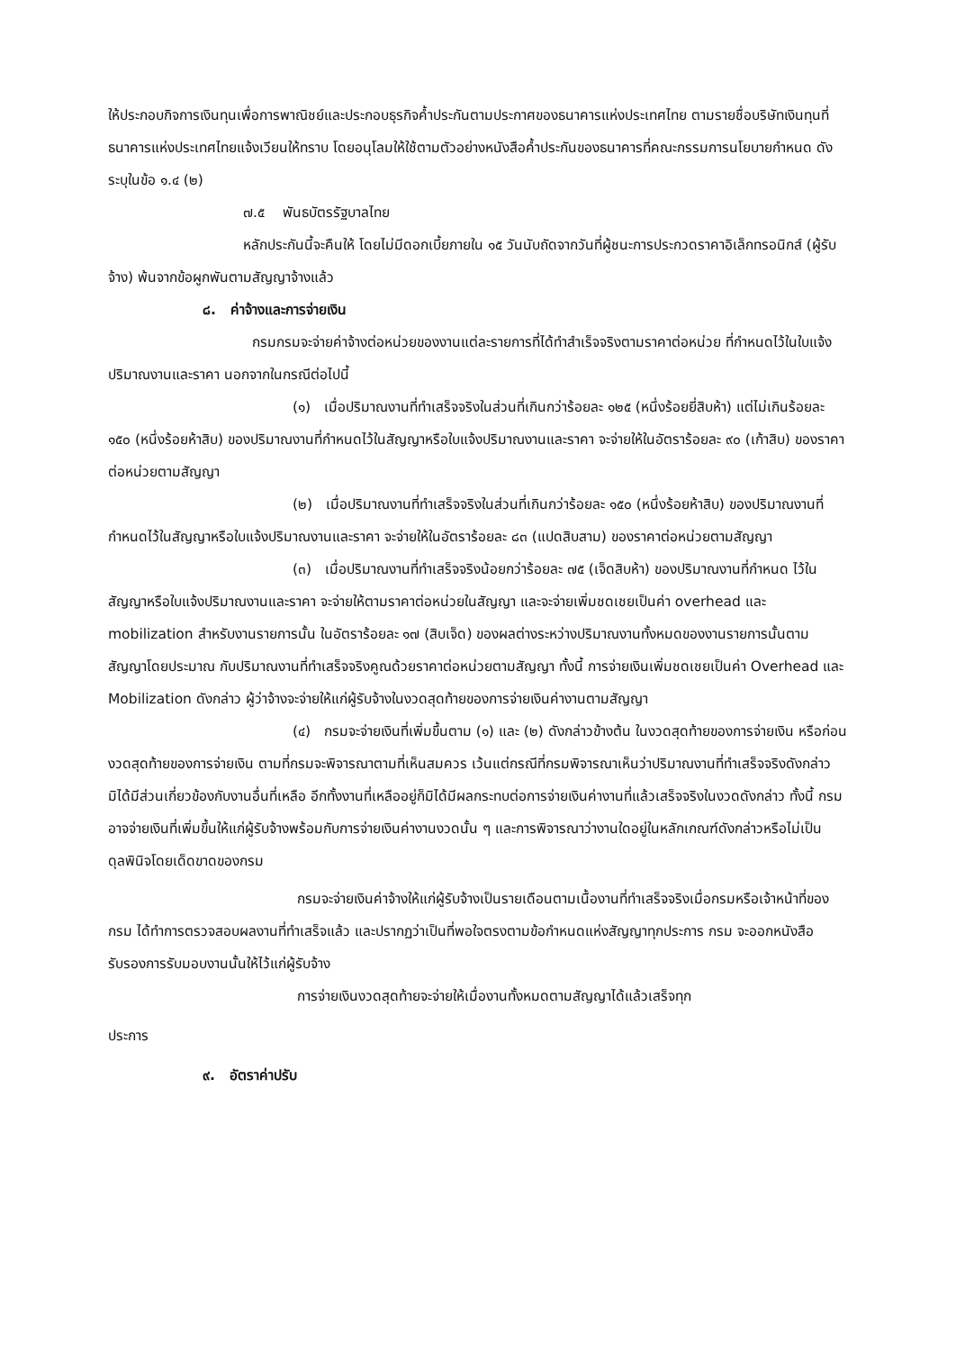ให้ประกอบกิจการเงินทุนเพื่อการพาณิชย์และประกอบธุรกิจค้ำประกันตามประกาศของธนาคารแห่งประเทศไทย ตามรายชื่อบริษัทเงินทุนที่ธนาคารแห่งประเทศไทยแจ้งเวียนให้ทราบ โดยอนุโลมให้ใช้ตามตัวอย่างหนังสือค้ำประกันของธนาคารที่คณะกรรมการนโยบายกำหนด ดังระบุในข้อ ๑.๔ (๒)
๗.๕ พันธบัตรรัฐบาลไทย
หลักประกันนี้จะคืนให้ โดยไม่มีดอกเบี้ยภายใน ๑๕ วันนับถัดจากวันที่ผู้ชนะการประกวดราคาอิเล็กทรอนิกส์ (ผู้รับจ้าง) พ้นจากข้อผูกพันตามสัญญาจ้างแล้ว
๘. ค่าจ้างและการจ่ายเงิน
กรมกรมจะจ่ายค่าจ้างต่อหน่วยของงานแต่ละรายการที่ได้ทำสำเร็จจริงตามราคาต่อหน่วย ที่กำหนดไว้ในใบแจ้งปริมาณงานและราคา นอกจากในกรณีต่อไปนี้
(๑) เมื่อปริมาณงานที่ทำเสร็จจริงในส่วนที่เกินกว่าร้อยละ ๑๒๕ (หนึ่งร้อยยี่สิบห้า) แต่ไม่เกินร้อยละ ๑๕๐ (หนึ่งร้อยห้าสิบ) ของปริมาณงานที่กำหนดไว้ในสัญญาหรือใบแจ้งปริมาณงานและราคา จะจ่ายให้ในอัตราร้อยละ ๙๐ (เก้าสิบ) ของราคาต่อหน่วยตามสัญญา
(๒) เมื่อปริมาณงานที่ทำเสร็จจริงในส่วนที่เกินกว่าร้อยละ ๑๕๐ (หนึ่งร้อยห้าสิบ) ของปริมาณงานที่กำหนดไว้ในสัญญาหรือใบแจ้งปริมาณงานและราคา จะจ่ายให้ในอัตราร้อยละ ๘๓ (แปดสิบสาม) ของราคาต่อหน่วยตามสัญญา
(๓) เมื่อปริมาณงานที่ทำเสร็จจริงน้อยกว่าร้อยละ ๗๕ (เจ็ดสิบห้า) ของปริมาณงานที่กำหนด ไว้ในสัญญาหรือใบแจ้งปริมาณงานและราคา จะจ่ายให้ตามราคาต่อหน่วยในสัญญา และจะจ่ายเพิ่มชดเชยเป็นค่า overhead และ mobilization สำหรับงานรายการนั้น ในอัตราร้อยละ ๑๗ (สิบเจ็ด) ของผลต่างระหว่างปริมาณงานทั้งหมดของงานรายการนั้นตามสัญญาโดยประมาณ กับปริมาณงานที่ทำเสร็จจริงคูณด้วยราคาต่อหน่วยตามสัญญา ทั้งนี้ การจ่ายเงินเพิ่มชดเชยเป็นค่า Overhead และ Mobilization ดังกล่าว ผู้ว่าจ้างจะจ่ายให้แก่ผู้รับจ้างในงวดสุดท้ายของการจ่ายเงินค่างานตามสัญญา
(๔) กรมจะจ่ายเงินที่เพิ่มขึ้นตาม (๑) และ (๒) ดังกล่าวข้างต้น ในงวดสุดท้ายของการจ่ายเงิน หรือก่อนงวดสุดท้ายของการจ่ายเงิน ตามที่กรมจะพิจารณาตามที่เห็นสมควร เว้นแต่กรณีที่กรมพิจารณาเห็นว่าปริมาณงานที่ทำเสร็จจริงดังกล่าว มิได้มีส่วนเกี่ยวข้องกับงานอื่นที่เหลือ อีกทั้งงานที่เหลืออยู่ก็มิได้มีผลกระทบต่อการจ่ายเงินค่างานที่แล้วเสร็จจริงในงวดดังกล่าว ทั้งนี้ กรม อาจจ่ายเงินที่เพิ่มขึ้นให้แก่ผู้รับจ้างพร้อมกับการจ่ายเงินค่างานงวดนั้น ๆ และการพิจารณาว่างานใดอยู่ในหลักเกณฑ์ดังกล่าวหรือไม่เป็นดุลพินิจโดยเด็ดขาดของกรม
กรมจะจ่ายเงินค่าจ้างให้แก่ผู้รับจ้างเป็นรายเดือนตามเนื้องานที่ทำเสร็จจริงเมื่อกรมหรือเจ้าหน้าที่ของ กรม ได้ทำการตรวจสอบผลงานที่ทำเสร็จแล้ว และปรากฏว่าเป็นที่พอใจตรงตามข้อกำหนดแห่งสัญญาทุกประการ กรม จะออกหนังสือรับรองการรับมอบงานนั้นให้ไว้แก่ผู้รับจ้าง
การจ่ายเงินงวดสุดท้ายจะจ่ายให้เมื่องานทั้งหมดตามสัญญาได้แล้วเสร็จทุก
ประการ
๙. อัตราค่าปรับ